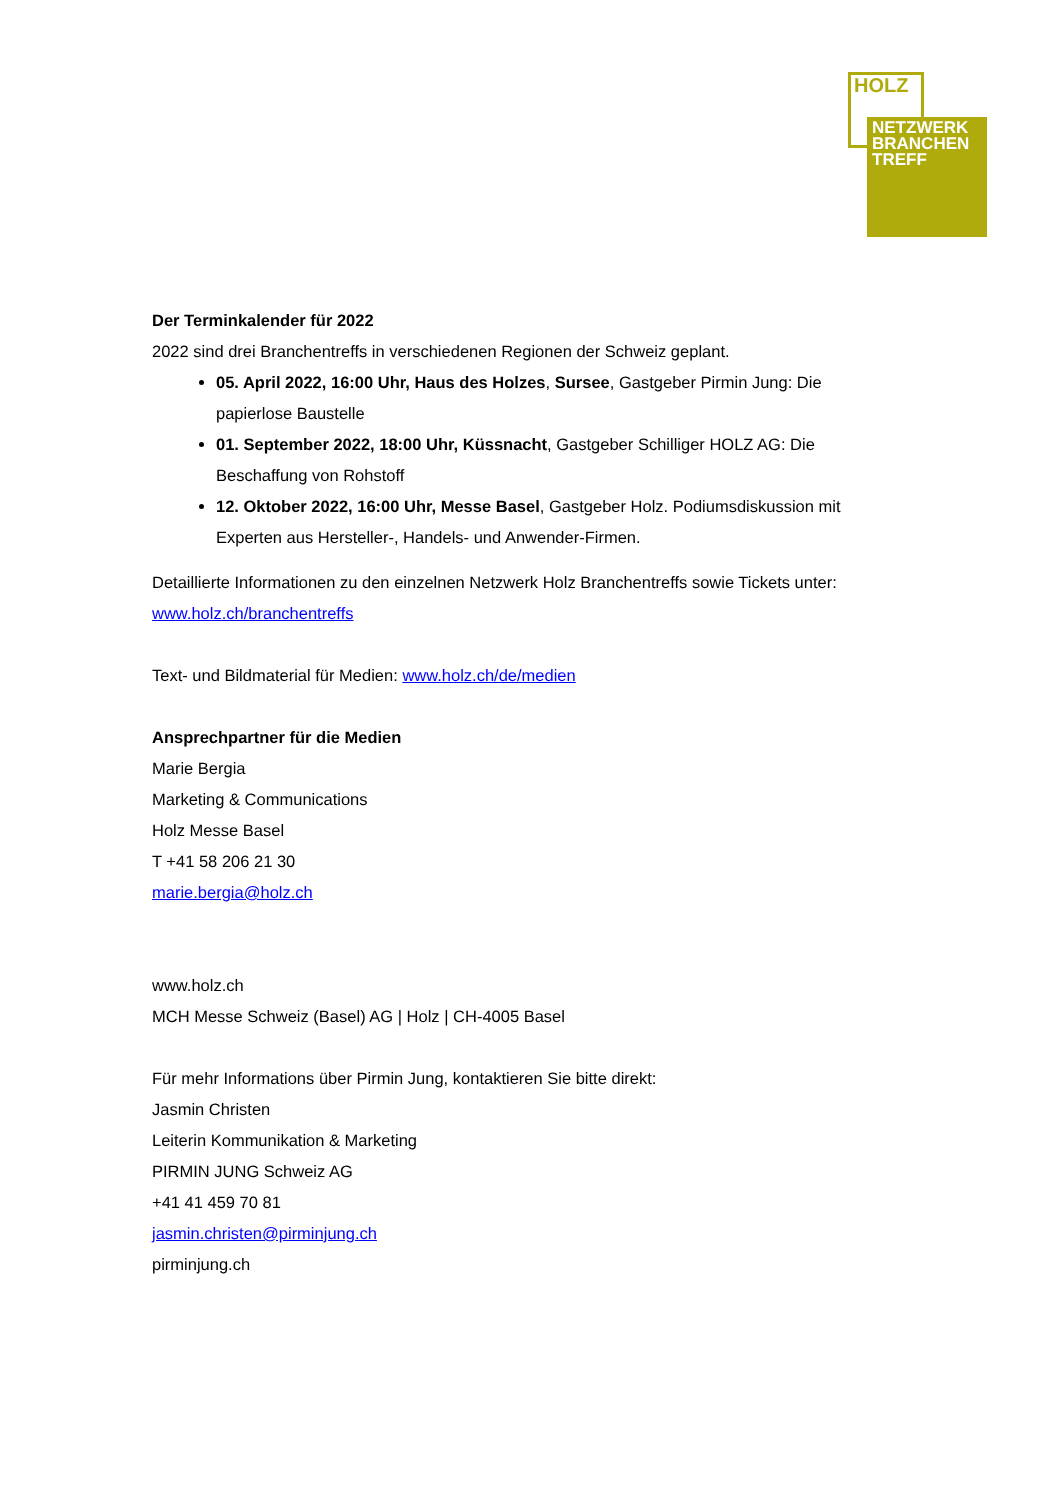HOLZ
NETZWERK
BRANCHEN
TREFF
Der Terminkalender für 2022
2022 sind drei Branchentreffs in verschiedenen Regionen der Schweiz geplant.
05. April 2022, 16:00 Uhr, Haus des Holzes, Sursee, Gastgeber Pirmin Jung: Die papierlose Baustelle
01. September 2022, 18:00 Uhr, Küssnacht, Gastgeber Schilliger HOLZ AG: Die Beschaffung von Rohstoff
12. Oktober 2022, 16:00 Uhr, Messe Basel, Gastgeber Holz. Podiumsdiskussion mit Experten aus Hersteller-, Handels- und Anwender-Firmen.
Detaillierte Informationen zu den einzelnen Netzwerk Holz Branchentreffs sowie Tickets unter: www.holz.ch/branchentreffs
Text- und Bildmaterial für Medien: www.holz.ch/de/medien
Ansprechpartner für die Medien
Marie Bergia
Marketing & Communications
Holz Messe Basel
T +41 58 206 21 30
marie.bergia@holz.ch
www.holz.ch
MCH Messe Schweiz (Basel) AG | Holz | CH-4005 Basel
Für mehr Informations über Pirmin Jung, kontaktieren Sie bitte direkt:
Jasmin Christen
Leiterin Kommunikation & Marketing
PIRMIN JUNG Schweiz AG
+41 41 459 70 81
jasmin.christen@pirminjung.ch
pirminjung.ch